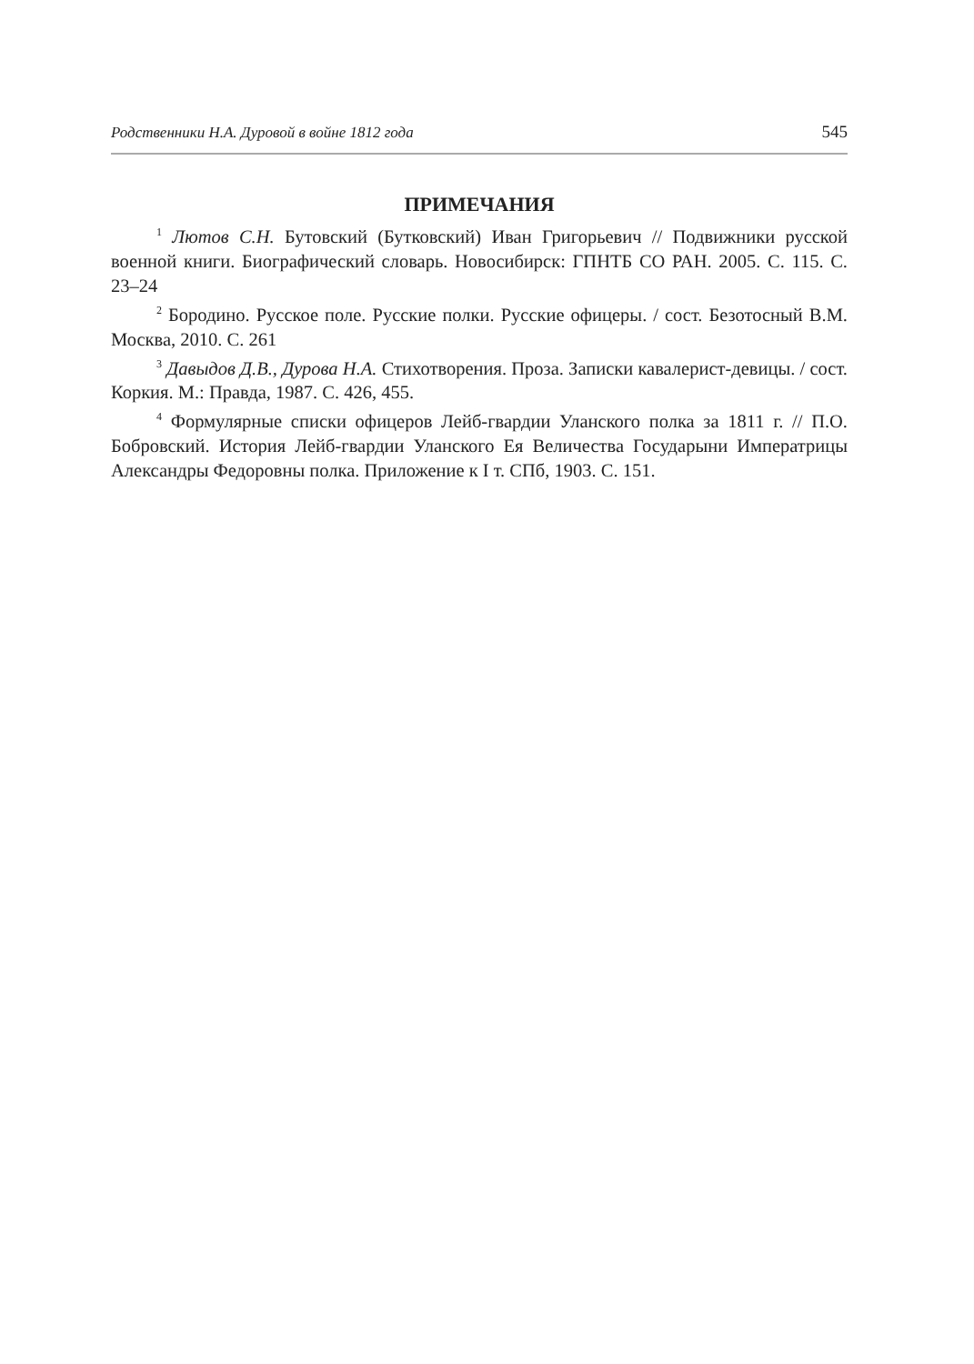Родственники Н.А. Дуровой в войне 1812 года 545
ПРИМЕЧАНИЯ
<sup>1</sup> Лютов С.Н. Бутовский (Бутковский) Иван Григорьевич // Подвижники русской военной книги. Биографический словарь. Новосибирск: ГПНТБ СО РАН. 2005. С. 115. С. 23–24
<sup>2</sup> Бородино. Русское поле. Русские полки. Русские офицеры. / сост. Безотосный В.М. Москва, 2010. С. 261
<sup>3</sup> Давыдов Д.В., Дурова Н.А. Стихотворения. Проза. Записки кавалерист-девицы. / сост. Коркия. М.: Правда, 1987. С. 426, 455.
<sup>4</sup> Формулярные списки офицеров Лейб-гвардии Уланского полка за 1811 г. // П.О. Бобровский. История Лейб-гвардии Уланского Ея Величества Государыни Императрицы Александры Федоровны полка. Приложение к I т. СПб, 1903. С. 151.